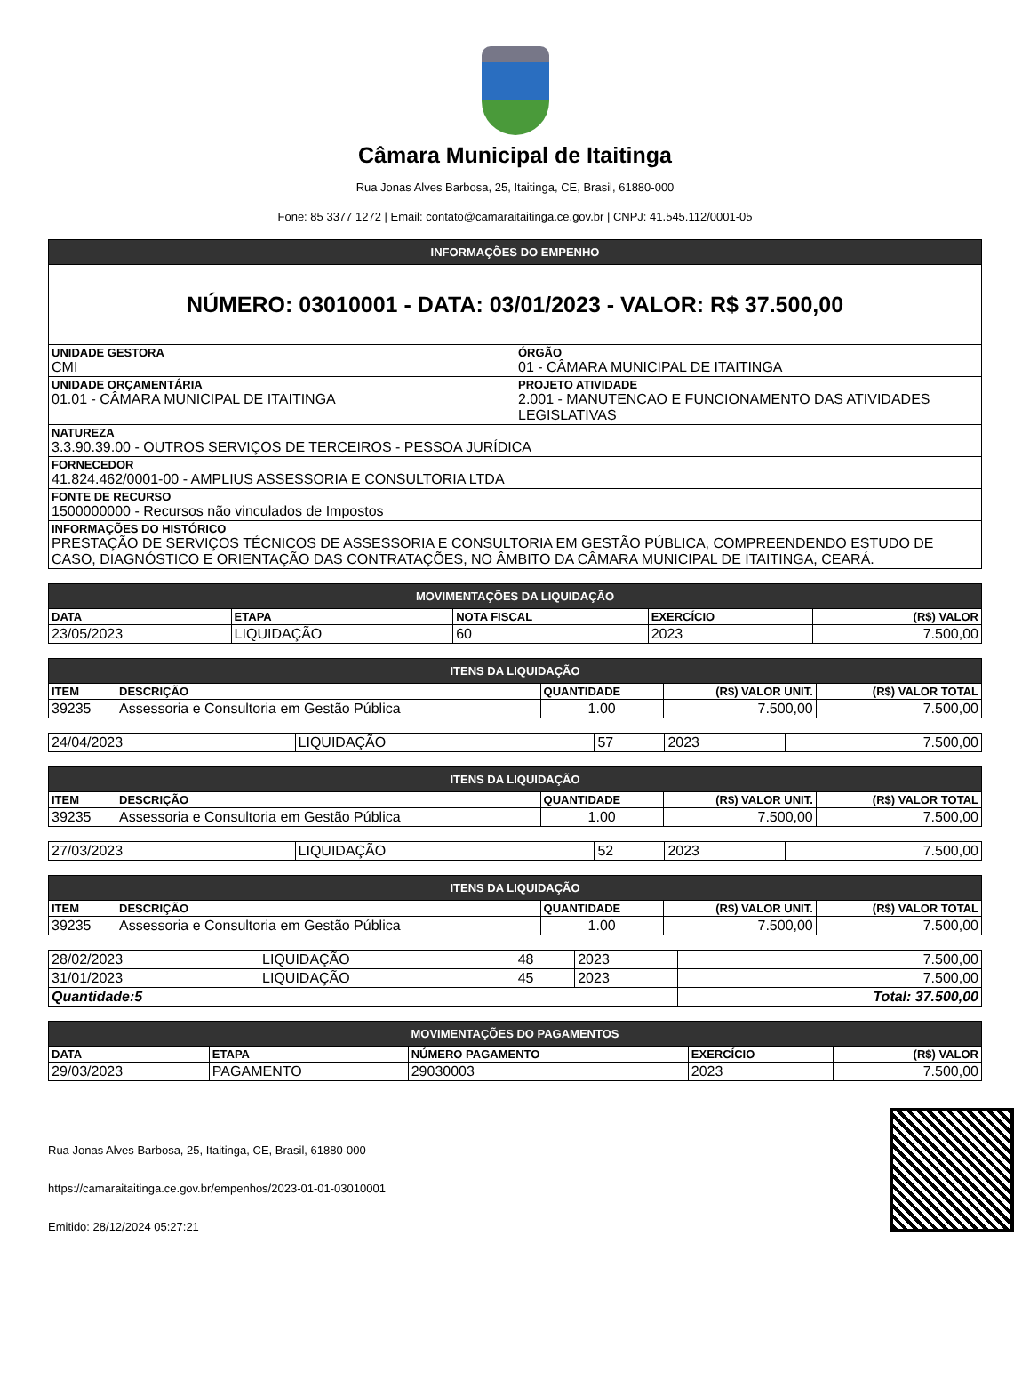Câmara Municipal de Itaitinga
Rua Jonas Alves Barbosa, 25, Itaitinga, CE, Brasil, 61880-000
Fone: 85 3377 1272 | Email: contato@camaraitaitinga.ce.gov.br | CNPJ: 41.545.112/0001-05
| INFORMAÇÕES DO EMPENHO | |
| --- | --- |
| NÚMERO: 03010001 - DATA: 03/01/2023 - VALOR: R$ 37.500,00 | |
| UNIDADE GESTORA CMI | ÓRGÃO 01 - CÂMARA MUNICIPAL DE ITAITINGA |
| UNIDADE ORÇAMENTÁRIA 01.01 - CÂMARA MUNICIPAL DE ITAITINGA | PROJETO ATIVIDADE 2.001 - MANUTENCAO E FUNCIONAMENTO DAS ATIVIDADES LEGISLATIVAS |
| NATUREZA 3.3.90.39.00 - OUTROS SERVIÇOS DE TERCEIROS - PESSOA JURÍDICA | |
| FORNECEDOR 41.824.462/0001-00 - AMPLIUS ASSESSORIA E CONSULTORIA LTDA | |
| FONTE DE RECURSO 1500000000 - Recursos não vinculados de Impostos | |
| INFORMAÇÕES DO HISTÓRICO PRESTAÇÃO DE SERVIÇOS TÉCNICOS DE ASSESSORIA E CONSULTORIA EM GESTÃO PÚBLICA, COMPREENDENDO ESTUDO DE CASO, DIAGNÓSTICO E ORIENTAÇÃO DAS CONTRATAÇÕES, NO ÂMBITO DA CÂMARA MUNICIPAL DE ITAITINGA, CEARÁ. | |
| MOVIMENTAÇÕES DA LIQUIDAÇÃO | | | | |
| --- | --- | --- | --- | --- |
| DATA | ETAPA | NOTA FISCAL | EXERCÍCIO | (R$) VALOR |
| 23/05/2023 | LIQUIDAÇÃO | 60 | 2023 | 7.500,00 |
| ITENS DA LIQUIDAÇÃO | | | | |
| --- | --- | --- | --- | --- |
| ITEM | DESCRIÇÃO | QUANTIDADE | (R$) VALOR UNIT. | (R$) VALOR TOTAL |
| 39235 | Assessoria e Consultoria em Gestão Pública | 1.00 | 7.500,00 | 7.500,00 |
| 24/04/2023 | LIQUIDAÇÃO | 57 | 2023 | 7.500,00 |
| ITENS DA LIQUIDAÇÃO | | | | |
| --- | --- | --- | --- | --- |
| ITEM | DESCRIÇÃO | QUANTIDADE | (R$) VALOR UNIT. | (R$) VALOR TOTAL |
| 39235 | Assessoria e Consultoria em Gestão Pública | 1.00 | 7.500,00 | 7.500,00 |
| 27/03/2023 | LIQUIDAÇÃO | 52 | 2023 | 7.500,00 |
| ITENS DA LIQUIDAÇÃO | | | | |
| --- | --- | --- | --- | --- |
| ITEM | DESCRIÇÃO | QUANTIDADE | (R$) VALOR UNIT. | (R$) VALOR TOTAL |
| 39235 | Assessoria e Consultoria em Gestão Pública | 1.00 | 7.500,00 | 7.500,00 |
| 28/02/2023 | LIQUIDAÇÃO | 48 | 2023 | 7.500,00 |
| 31/01/2023 | LIQUIDAÇÃO | 45 | 2023 | 7.500,00 |
| Quantidade:5 | | | | Total: 37.500,00 |
| MOVIMENTAÇÕES DO PAGAMENTOS | | | | |
| --- | --- | --- | --- | --- |
| DATA | ETAPA | NÚMERO PAGAMENTO | EXERCÍCIO | (R$) VALOR |
| 29/03/2023 | PAGAMENTO | 29030003 | 2023 | 7.500,00 |
Rua Jonas Alves Barbosa, 25, Itaitinga, CE, Brasil, 61880-000
https://camaraitaitinga.ce.gov.br/empenhos/2023-01-01-03010001
Emitido: 28/12/2024 05:27:21